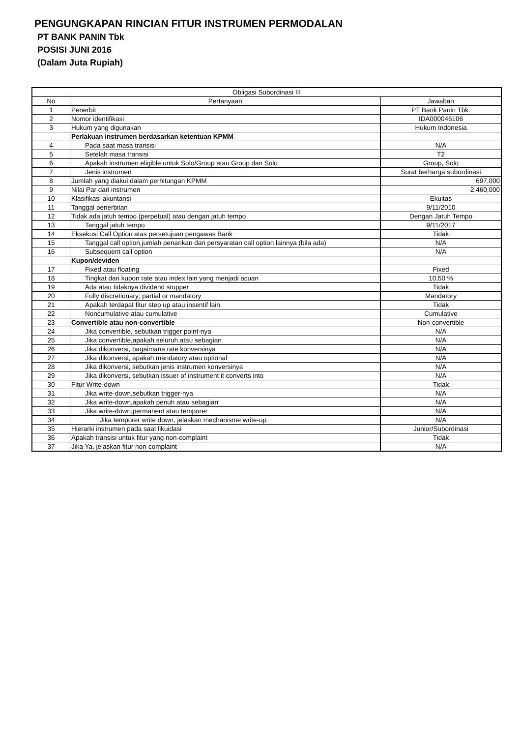PENGUNGKAPAN RINCIAN FITUR INSTRUMEN PERMODALAN
PT BANK PANIN Tbk
POSISI JUNI 2016
(Dalam Juta Rupiah)
| Obligasi Subordinasi III | | |
| --- | --- | --- |
| No | Pertanyaan | Jawaban |
| 1 | Penerbit | PT Bank Panin Tbk. |
| 2 | Nomor identifikasi | IDA000046106 |
| 3 | Hukum yang digunakan | Hukum Indonesia |
| | Perlakuan instrumen berdasarkan ketentuan KPMM | |
| 4 | Pada saat masa transisi | N/A |
| 5 | Setelah masa transisi | T2 |
| 6 | Apakah instrumen eligible untuk Solo/Group atau Group dan Solo | Group, Solo |
| 7 | Jenis instrumen | Surat berharga subordinasi |
| 8 | Jumlah yang diakui dalam perhitungan KPMM | 697,000 |
| 9 | Nilai Par dari instrumen | 2,460,000 |
| 10 | Klasifikasi akuntansi | Ekuitas |
| 11 | Tanggal penerbitan | 9/11/2010 |
| 12 | Tidak ada jatuh tempo (perpetual) atau dengan jatuh tempo | Dengan Jatuh Tempo |
| 13 | Tanggal jatuh tempo | 9/11/2017 |
| 14 | Eksekusi Call Option atas persetujuan pengawas Bank | Tidak |
| 15 | Tanggal call option,jumlah penarikan dan persyaratan call option lainnya (bila ada) | N/A |
| 16 | Subsequent call option | N/A |
| | Kupon/deviden | |
| 17 | Fixed atau floating | Fixed |
| 18 | Tingkat dari kupon rate atau index lain yang menjadi acuan | 10,50 % |
| 19 | Ada atau tidaknya dividend stopper | Tidak |
| 20 | Fully discretionary; partial or mandatory | Mandatory |
| 21 | Apakah terdapat fitur step up atau insentif lain | Tidak |
| 22 | Noncumulative atau cumulative | Cumulative |
| 23 | Convertible atau non-convertible | Non-convertible |
| 24 | Jika convertible, sebutkan trigger point-nya | N/A |
| 25 | Jika convertible,apakah seluruh atau sebagian | N/A |
| 26 | Jika dikonversi, bagaimana rate konversinya | N/A |
| 27 | Jika dikonversi, apakah mandatory atau optional | N/A |
| 28 | Jika dikonversi, sebutkan jenis instrumen konversinya | N/A |
| 29 | Jika dikonversi, sebutkan issuer of instrument it converts into | N/A |
| 30 | Fitur Write-down | Tidak |
| 31 | Jika write-down,sebutkan trigger-nya | N/A |
| 32 | Jika write-down,apakah penuh atau sebagian | N/A |
| 33 | Jika write-down,permanent atau temporer | N/A |
| 34 | Jika temporer write down, jelaskan mechanisme write-up | N/A |
| 35 | Hierarki instrumen pada saat likuidasi | Junior/Subordinasi |
| 36 | Apakah transisi untuk fitur yang non-complaint | Tidak |
| 37 | Jika Ya, jelaskan fitur non-complaint | N/A |